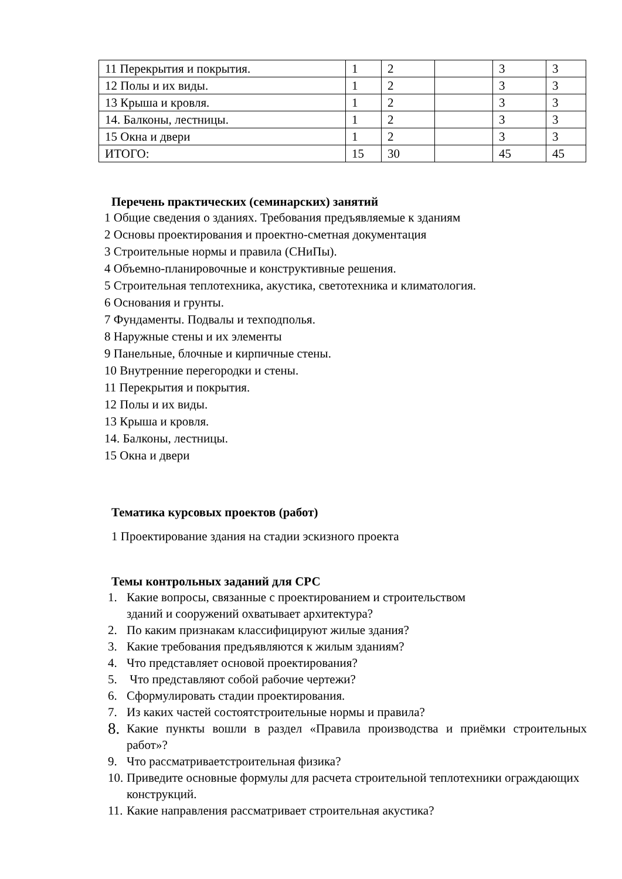| 11 Перекрытия и покрытия. | 1 | 2 | | 3 | 3 |
| 12 Полы и их виды. | 1 | 2 | | 3 | 3 |
| 13 Крыша и кровля. | 1 | 2 | | 3 | 3 |
| 14. Балконы, лестницы. | 1 | 2 | | 3 | 3 |
| 15 Окна и двери | 1 | 2 | | 3 | 3 |
| ИТОГО: | 15 | 30 | | 45 | 45 |
Перечень практических (семинарских) занятий
1 Общие сведения о зданиях. Требования предъявляемые к зданиям
2 Основы проектирования и проектно-сметная документация
3 Строительные нормы и правила (СНиПы).
4 Объемно-планировочные и конструктивные решения.
5 Строительная теплотехника, акустика, светотехника и климатология.
6 Основания и грунты.
7 Фундаменты. Подвалы и техподполья.
8 Наружные стены и их элементы
9 Панельные, блочные и кирпичные стены.
10 Внутренние перегородки и стены.
11 Перекрытия и покрытия.
12 Полы и их виды.
13 Крыша и кровля.
14. Балконы, лестницы.
15 Окна и двери
Тематика курсовых проектов (работ)
1 Проектирование здания на стадии эскизного проекта
Темы контрольных заданий для СРС
1. Какие вопросы, связанные с проектированием и строительством
зданий и сооружений охватывает архитектура?
2. По каким признакам классифицируют жилые здания?
3. Какие требования предъявляются к жилым зданиям?
4. Что представляет основой проектирования?
5. Что представляют собой рабочие чертежи?
6. Сформулировать стадии проектирования.
7. Из каких частей состоятстроительные нормы и правила?
8. Какие пункты вошли в раздел «Правила производства и приёмки строительных работ»?
9. Что рассматриваетстроительная физика?
10. Приведите основные формулы для расчета строительной теплотехники ограждающих конструкций.
11. Какие направления рассматривает строительная акустика?